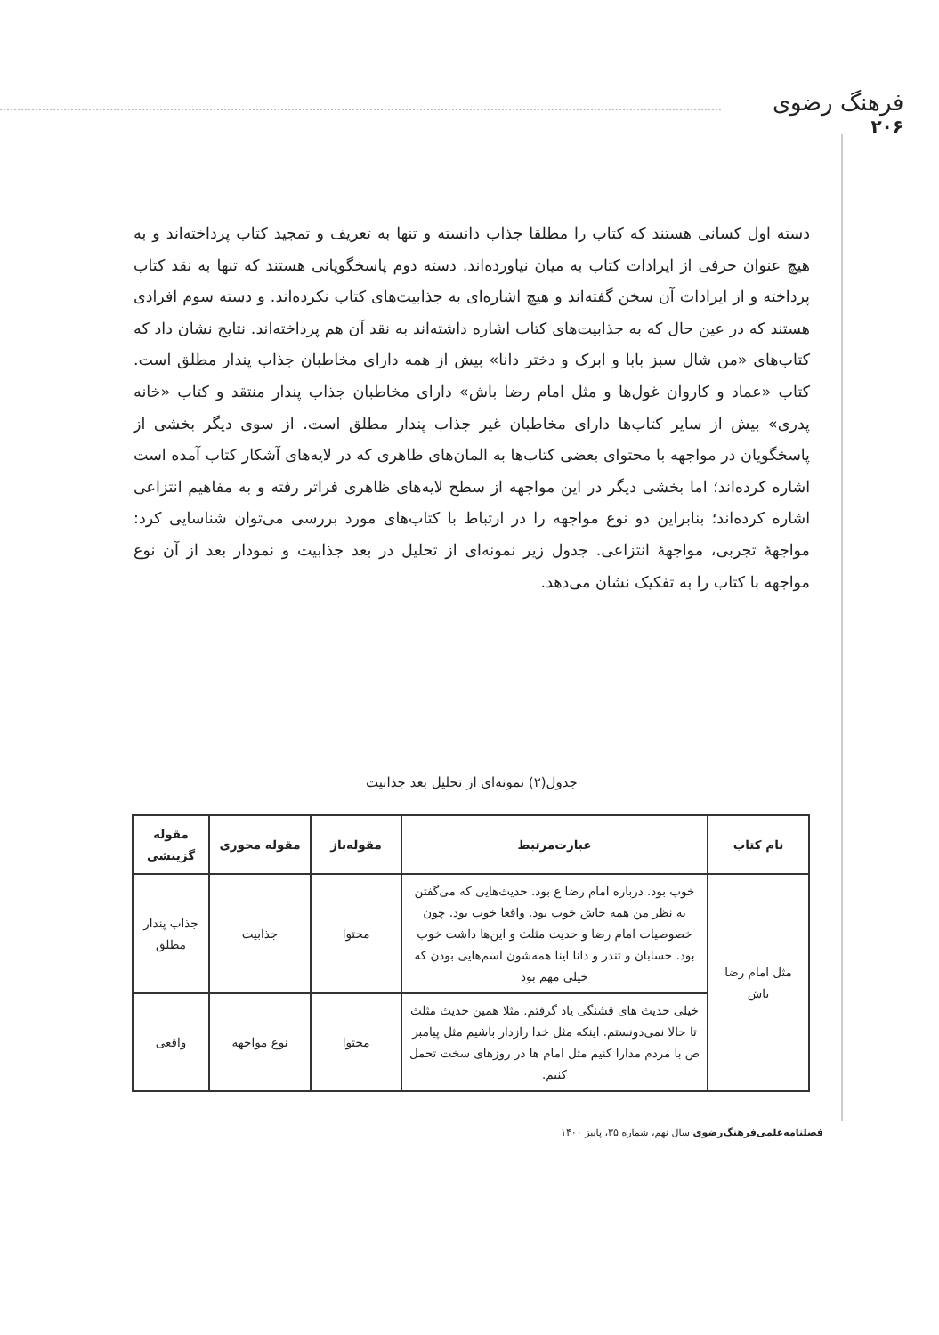فرهنگ رضوی
۲۰۶
دسته اول کسانی هستند که کتاب را مطلقا جذاب دانسته و تنها به تعریف و تمجید کتاب پرداخته‌اند و به هیچ عنوان حرفی از ایرادات کتاب به میان نیاورده‌اند. دسته دوم پاسخگویانی هستند که تنها به نقد کتاب پرداخته و از ایرادات آن سخن گفته‌اند و هیچ اشاره‌ای به جذابیت‌های کتاب نکرده‌اند. و دسته سوم افرادی هستند که در عین حال که به جذابیت‌های کتاب اشاره داشته‌اند به نقد آن هم پرداخته‌اند. نتایج نشان داد که کتاب‌های «من شال سبز بابا و ابرک و دختر دانا» بیش از همه دارای مخاطبان جذاب پندار مطلق است. کتاب «عماد و کاروان غول‌ها و مثل امام رضا باش» دارای مخاطبان جذاب پندار منتقد و کتاب «خانه پدری» بیش از سایر کتاب‌ها دارای مخاطبان غیر جذاب پندار مطلق است. از سوی دیگر بخشی از پاسخگویان در مواجهه با محتوای بعضی کتاب‌ها به المان‌های ظاهری که در لایه‌های آشکار کتاب آمده است اشاره کرده‌اند؛ اما بخشی دیگر در این مواجهه از سطح لایه‌های ظاهری فراتر رفته و به مفاهیم انتزاعی اشاره کرده‌اند؛ بنابراین دو نوع مواجهه را در ارتباط با کتاب‌های مورد بررسی می‌توان شناسایی کرد: مواجهۀ تجربی، مواجهۀ انتزاعی. جدول زیر نمونه‌ای از تحلیل در بعد جذابیت و نمودار بعد از آن نوع مواجهه با کتاب را به تفکیک نشان می‌دهد.
جدول(۲) نمونه‌ای از تحلیل بعد جذابیت
| نام کتاب | عبارت‌مرتبط | مقوله‌باز | مقوله محوری | مقوله گزینشی |
| --- | --- | --- | --- | --- |
| مثل امام رضا باش | خوب بود. درباره امام رضا ع بود. حدیث‌هایی که می‌گفتن به نظر من همه جاش خوب بود. واقعا خوب بود. چون خصوصیات امام رضا و حدیث مثلث و این‌ها داشت خوب بود. حسابان و تندر و دانا اینا همه‌شون اسم‌هایی بودن که خیلی مهم بود | محتوا | جذابیت | جذاب پندار مطلق |
| | خیلی حدیث های قشنگی یاد گرفتم. مثلا همین حدیث مثلث تا حالا نمی‌دونستم. اینکه مثل خدا رازدار باشیم مثل پیامبر ص با مردم مدارا کنیم مثل امام ها در روزهای سخت تحمل کنیم. | محتوا | نوع مواجهه | واقعی |
فصلنامه‌علمی‌فرهنگ‌رضوی سال نهم، شماره ۳۵، پاییز ۱۴۰۰